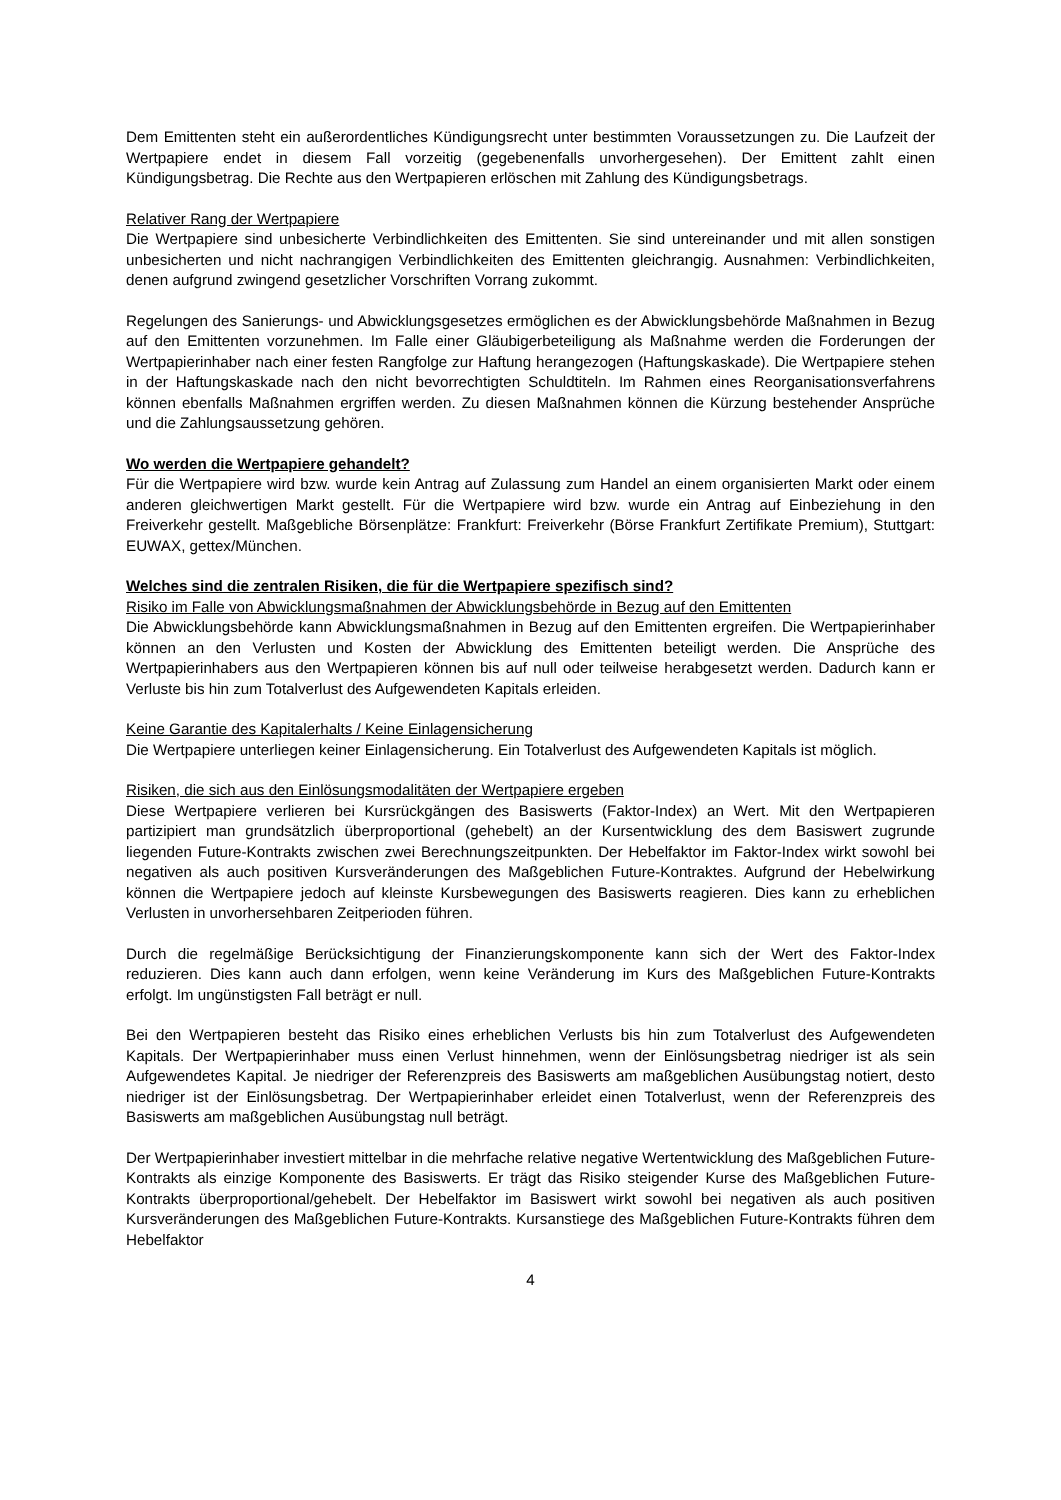Dem Emittenten steht ein außerordentliches Kündigungsrecht unter bestimmten Voraussetzungen zu. Die Laufzeit der Wertpapiere endet in diesem Fall vorzeitig (gegebenenfalls unvorhergesehen). Der Emittent zahlt einen Kündigungsbetrag. Die Rechte aus den Wertpapieren erlöschen mit Zahlung des Kündigungsbetrags.
Relativer Rang der Wertpapiere
Die Wertpapiere sind unbesicherte Verbindlichkeiten des Emittenten. Sie sind untereinander und mit allen sonstigen unbesicherten und nicht nachrangigen Verbindlichkeiten des Emittenten gleichrangig. Ausnahmen: Verbindlichkeiten, denen aufgrund zwingend gesetzlicher Vorschriften Vorrang zukommt.
Regelungen des Sanierungs- und Abwicklungsgesetzes ermöglichen es der Abwicklungsbehörde Maßnahmen in Bezug auf den Emittenten vorzunehmen. Im Falle einer Gläubigerbeteiligung als Maßnahme werden die Forderungen der Wertpapierinhaber nach einer festen Rangfolge zur Haftung herangezogen (Haftungskaskade). Die Wertpapiere stehen in der Haftungskaskade nach den nicht bevorrechtigten Schuldtiteln. Im Rahmen eines Reorganisationsverfahrens können ebenfalls Maßnahmen ergriffen werden. Zu diesen Maßnahmen können die Kürzung bestehender Ansprüche und die Zahlungsaussetzung gehören.
Wo werden die Wertpapiere gehandelt?
Für die Wertpapiere wird bzw. wurde kein Antrag auf Zulassung zum Handel an einem organisierten Markt oder einem anderen gleichwertigen Markt gestellt. Für die Wertpapiere wird bzw. wurde ein Antrag auf Einbeziehung in den Freiverkehr gestellt. Maßgebliche Börsenplätze: Frankfurt: Freiverkehr (Börse Frankfurt Zertifikate Premium), Stuttgart: EUWAX, gettex/München.
Welches sind die zentralen Risiken, die für die Wertpapiere spezifisch sind?
Risiko im Falle von Abwicklungsmaßnahmen der Abwicklungsbehörde in Bezug auf den Emittenten
Die Abwicklungsbehörde kann Abwicklungsmaßnahmen in Bezug auf den Emittenten ergreifen. Die Wertpapierinhaber können an den Verlusten und Kosten der Abwicklung des Emittenten beteiligt werden. Die Ansprüche des Wertpapierinhabers aus den Wertpapieren können bis auf null oder teilweise herabgesetzt werden. Dadurch kann er Verluste bis hin zum Totalverlust des Aufgewendeten Kapitals erleiden.
Keine Garantie des Kapitalerhalts / Keine Einlagensicherung
Die Wertpapiere unterliegen keiner Einlagensicherung. Ein Totalverlust des Aufgewendeten Kapitals ist möglich.
Risiken, die sich aus den Einlösungsmodalitäten der Wertpapiere ergeben
Diese Wertpapiere verlieren bei Kursrückgängen des Basiswerts (Faktor-Index) an Wert. Mit den Wertpapieren partizipiert man grundsätzlich überproportional (gehebelt) an der Kursentwicklung des dem Basiswert zugrunde liegenden Future-Kontrakts zwischen zwei Berechnungszeitpunkten. Der Hebelfaktor im Faktor-Index wirkt sowohl bei negativen als auch positiven Kursveränderungen des Maßgeblichen Future-Kontraktes. Aufgrund der Hebelwirkung können die Wertpapiere jedoch auf kleinste Kursbewegungen des Basiswerts reagieren. Dies kann zu erheblichen Verlusten in unvorhersehbaren Zeitperioden führen.
Durch die regelmäßige Berücksichtigung der Finanzierungskomponente kann sich der Wert des Faktor-Index reduzieren. Dies kann auch dann erfolgen, wenn keine Veränderung im Kurs des Maßgeblichen Future-Kontrakts erfolgt. Im ungünstigsten Fall beträgt er null.
Bei den Wertpapieren besteht das Risiko eines erheblichen Verlusts bis hin zum Totalverlust des Aufgewendeten Kapitals. Der Wertpapierinhaber muss einen Verlust hinnehmen, wenn der Einlösungsbetrag niedriger ist als sein Aufgewendetes Kapital. Je niedriger der Referenzpreis des Basiswerts am maßgeblichen Ausübungstag notiert, desto niedriger ist der Einlösungsbetrag. Der Wertpapierinhaber erleidet einen Totalverlust, wenn der Referenzpreis des Basiswerts am maßgeblichen Ausübungstag null beträgt.
Der Wertpapierinhaber investiert mittelbar in die mehrfache relative negative Wertentwicklung des Maßgeblichen Future-Kontrakts als einzige Komponente des Basiswerts. Er trägt das Risiko steigender Kurse des Maßgeblichen Future-Kontrakts überproportional/gehebelt. Der Hebelfaktor im Basiswert wirkt sowohl bei negativen als auch positiven Kursveränderungen des Maßgeblichen Future-Kontrakts. Kursanstiege des Maßgeblichen Future-Kontrakts führen dem Hebelfaktor
4